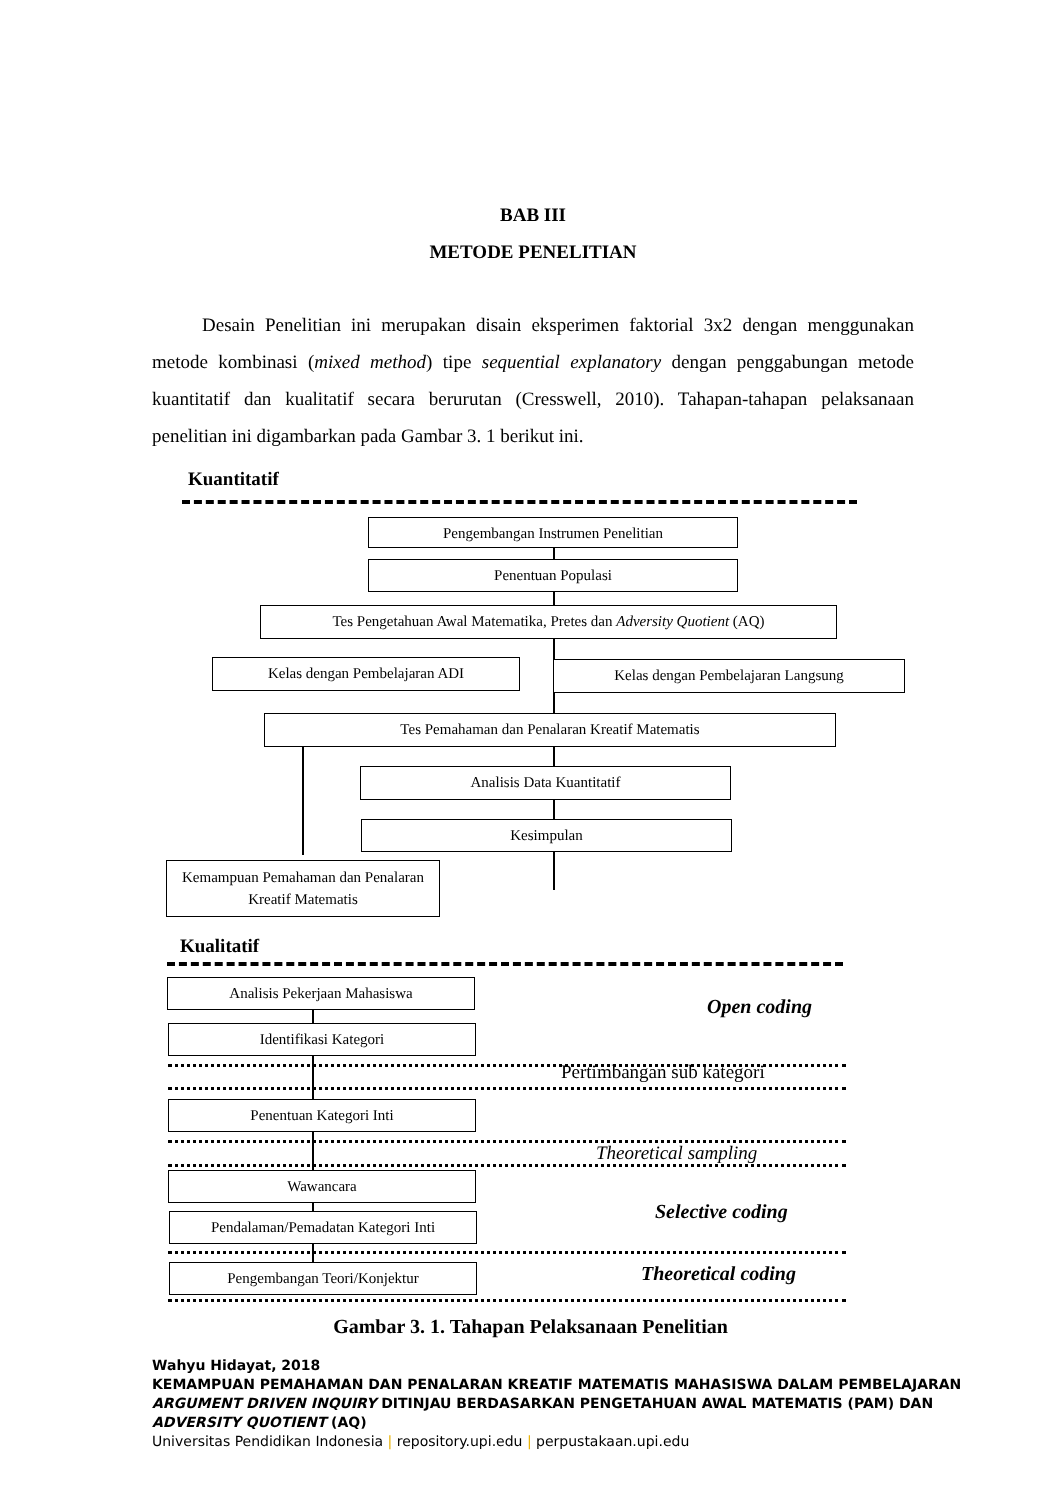BAB III
METODE PENELITIAN
Desain Penelitian ini merupakan disain eksperimen faktorial 3x2 dengan menggunakan metode kombinasi (mixed method) tipe sequential explanatory dengan penggabungan metode kuantitatif dan kualitatif secara berurutan (Cresswell, 2010). Tahapan-tahapan pelaksanaan penelitian ini digambarkan pada Gambar 3. 1 berikut ini.
Kuantitatif
Pengembangan Instrumen Penelitian
Penentuan Populasi
Tes Pengetahuan Awal Matematika, Pretes dan Adversity Quotient (AQ)
Kelas dengan Pembelajaran ADI Kelas dengan Pembelajaran Langsung
Tes Pemahaman dan Penalaran Kreatif Matematis
Analisis Data Kuantitatif
Kesimpulan
Kemampuan Pemahaman dan Penalaran Kreatif Matematis
Kualitatif
Analisis Pekerjaan Mahasiswa
Open coding
Identifikasi Kategori
Pertimbangan sub kategori
Penentuan Kategori Inti
Theoretical sampling
Wawancara
Selective coding
Pendalaman/Pemadatan Kategori Inti
Pengembangan Teori/Konjektur Theoretical coding
Gambar 3. 1. Tahapan Pelaksanaan Penelitian
Wahyu Hidayat, 2018
KEMAMPUAN PEMAHAMAN DAN PENALARAN KREATIF MATEMATIS MAHASISWA DALAM PEMBELAJARAN
ARGUMENT DRIVEN INQUIRY DITINJAU BERDASARKAN PENGETAHUAN AWAL MATEMATIS (PAM) DAN
ADVERSITY QUOTIENT (AQ)
Universitas Pendidikan Indonesia | repository.upi.edu | perpustakaan.upi.edu